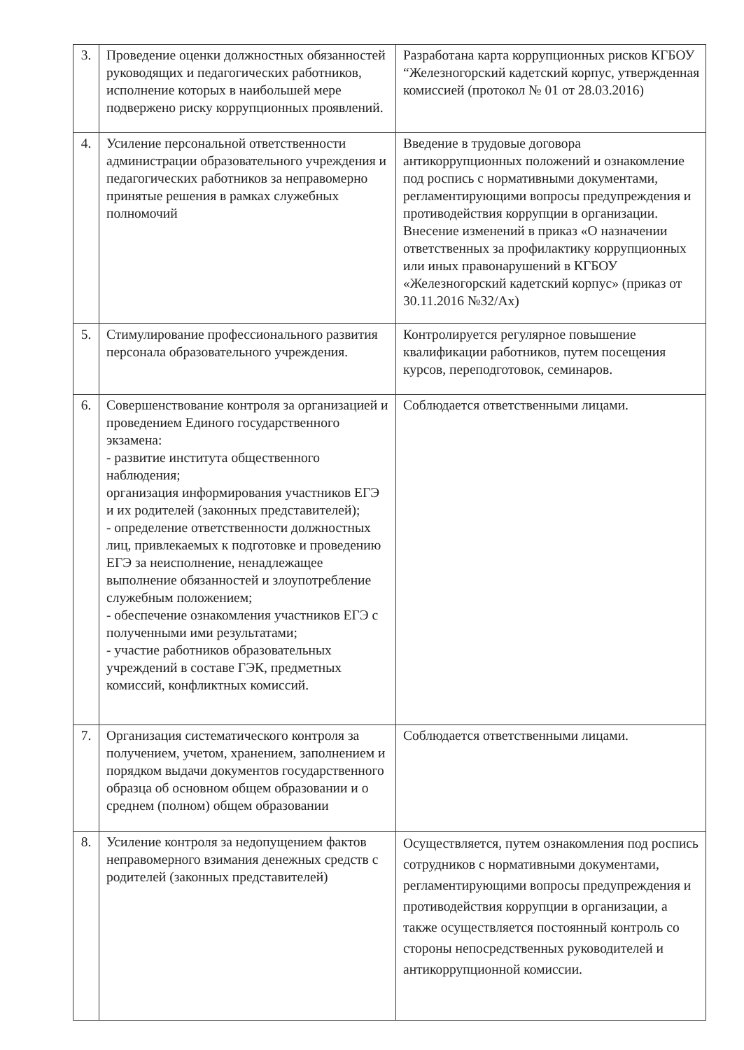| 3. | Проведение оценки должностных обязанностей руководящих и педагогических работников, исполнение которых в наибольшей мере подвержено риску коррупционных проявлений. | Разработана карта коррупционных рисков КГБОУ “Железногорский кадетский корпус, утвержденная комиссией (протокол № 01 от 28.03.2016) |
| 4. | Усиление персональной ответственности администрации образовательного учреждения и педагогических работников за неправомерно принятые решения в рамках служебных полномочий | Введение в трудовые договора антикоррупционных положений и ознакомление под роспись с нормативными документами, регламентирующими вопросы предупреждения и противодействия коррупции в организации. Внесение изменений в приказ «О назначении ответственных за профилактику коррупционных или иных правонарушений в КГБОУ «Железногорский кадетский корпус» (приказ от 30.11.2016 №32/Ах) |
| 5. | Стимулирование профессионального развития персонала образовательного учреждения. | Контролируется регулярное повышение квалификации работников, путем посещения курсов, переподготовок, семинаров. |
| 6. | Совершенствование контроля за организацией и проведением Единого государственного экзамена: - развитие института общественного наблюдения; организация информирования участников ЕГЭ и их родителей (законных представителей); - определение ответственности должностных лиц, привлекаемых к подготовке и проведению ЕГЭ за неисполнение, ненадлежащее выполнение обязанностей и злоупотребление служебным положением; - обеспечение ознакомления участников ЕГЭ с полученными ими результатами; - участие работников образовательных учреждений в составе ГЭК, предметных комиссий, конфликтных комиссий. | Соблюдается ответственными лицами. |
| 7. | Организация систематического контроля за получением, учетом, хранением, заполнением и порядком выдачи документов государственного образца об основном общем образовании и о среднем (полном) общем образовании | Соблюдается ответственными лицами. |
| 8. | Усиление контроля за недопущением фактов неправомерного взимания денежных средств с родителей (законных представителей) | Осуществляется, путем ознакомления под роспись сотрудников с нормативными документами, регламентирующими вопросы предупреждения и противодействия коррупции в организации, а также осуществляется постоянный контроль со стороны непосредственных руководителей и антикоррупционной комиссии. |